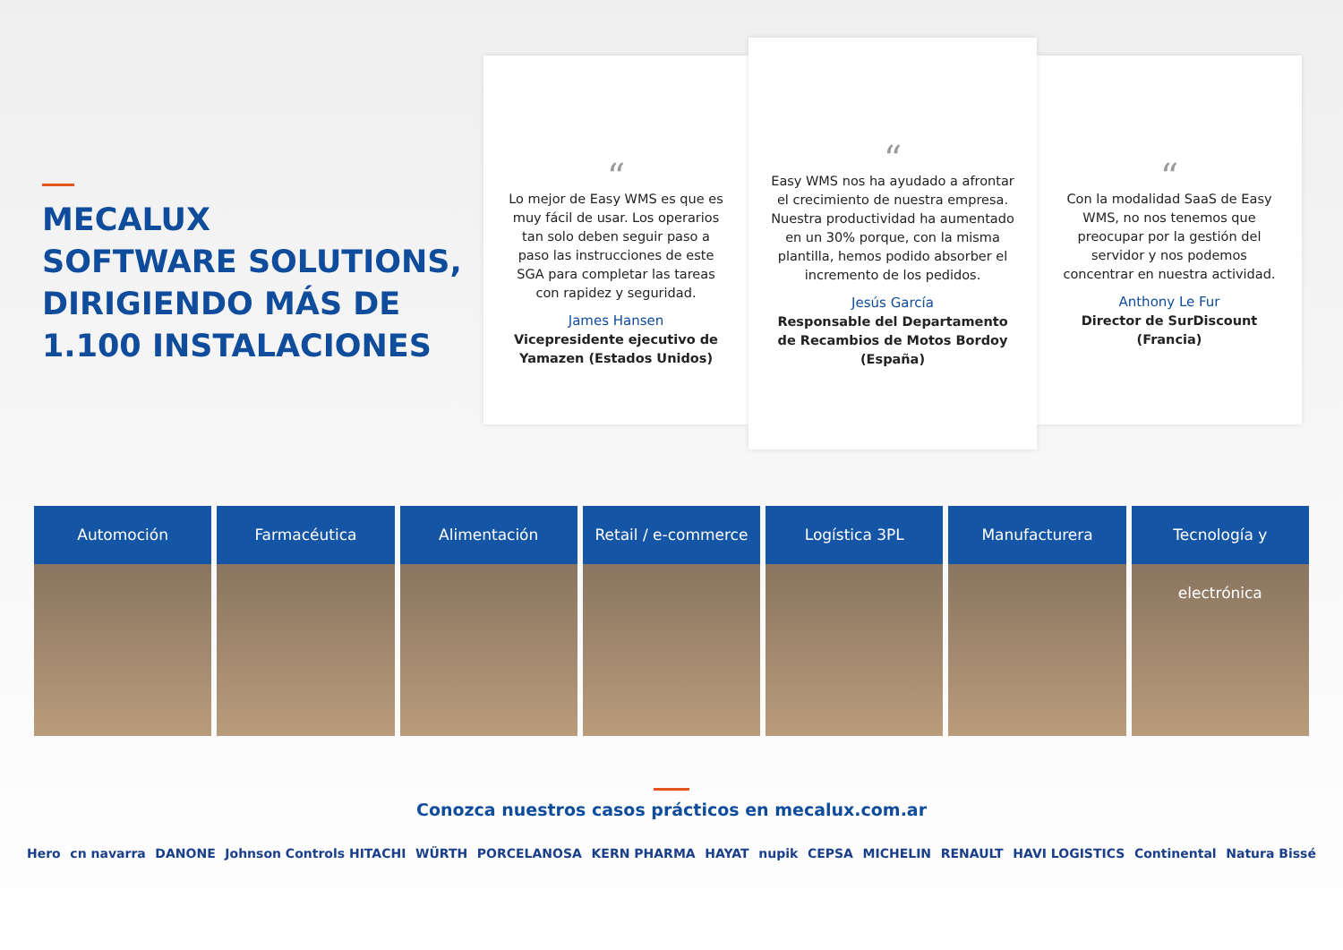MECALUX
SOFTWARE SOLUTIONS,
DIRIGIENDO MÁS DE
1.100 INSTALACIONES
“
Lo mejor de Easy WMS es que es muy fácil de usar. Los operarios tan solo deben seguir paso a paso las instrucciones de este SGA para completar las tareas con rapidez y seguridad.
James Hansen
Vicepresidente ejecutivo de Yamazen (Estados Unidos)
“
Easy WMS nos ha ayudado a afrontar el crecimiento de nuestra empresa. Nuestra productividad ha aumentado en un 30% porque, con la misma plantilla, hemos podido absorber el incremento de los pedidos.
Jesús García
Responsable del Departamento de Recambios de Motos Bordoy (España)
“
Con la modalidad SaaS de Easy WMS, no nos tenemos que preocupar por la gestión del servidor y nos podemos concentrar en nuestra actividad.
Anthony Le Fur
Director de SurDiscount (Francia)
Automoción Farmacéutica Alimentación Retail / e-commerce Logística 3PL Manufacturera Tecnología y electrónica
Conozca nuestros casos prácticos en mecalux.com.ar
Hero cn navarra DANONE Johnson Controls HITACHI WÜRTH PORCELANOSA KERN PHARMA HAYAT nupik CEPSA MICHELIN RENAULT HAVI LOGISTICS Continental Natura Bissé